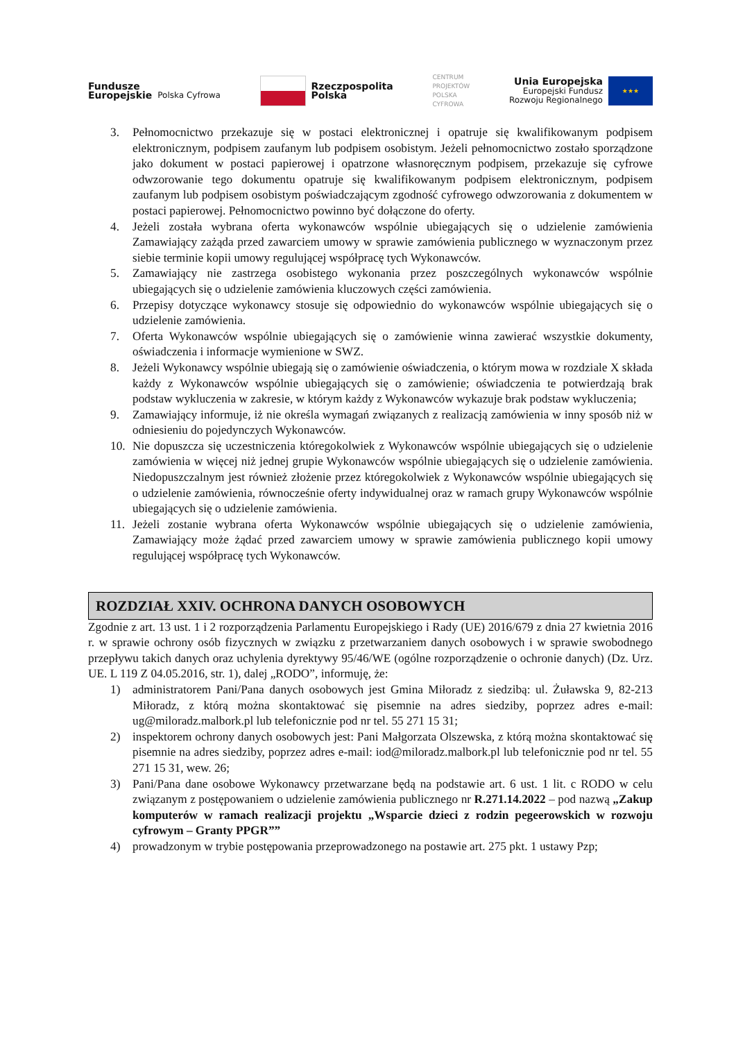Fundusze
Europejskie
Polska Cyfrowa
Rzeczpospolita
Polska
CENTRUM
PROJEKTÓW
POLSKA
CYFROWA
Unia Europejska
Europejski Fundusz
Rozwoju Regionalnego
★★★
3. Pełnomocnictwo przekazuje się w postaci elektronicznej i opatruje się kwalifikowanym podpisem elektronicznym, podpisem zaufanym lub podpisem osobistym. Jeżeli pełnomocnictwo zostało sporządzone jako dokument w postaci papierowej i opatrzone własnoręcznym podpisem, przekazuje się cyfrowe odwzorowanie tego dokumentu opatruje się kwalifikowanym podpisem elektronicznym, podpisem zaufanym lub podpisem osobistym poświadczającym zgodność cyfrowego odwzorowania z dokumentem w postaci papierowej. Pełnomocnictwo powinno być dołączone do oferty.
4. Jeżeli została wybrana oferta wykonawców wspólnie ubiegających się o udzielenie zamówienia Zamawiający zażąda przed zawarciem umowy w sprawie zamówienia publicznego w wyznaczonym przez siebie terminie kopii umowy regulującej współpracę tych Wykonawców.
5. Zamawiający nie zastrzega osobistego wykonania przez poszczególnych wykonawców wspólnie ubiegających się o udzielenie zamówienia kluczowych części zamówienia.
6. Przepisy dotyczące wykonawcy stosuje się odpowiednio do wykonawców wspólnie ubiegających się o udzielenie zamówienia.
7. Oferta Wykonawców wspólnie ubiegających się o zamówienie winna zawierać wszystkie dokumenty, oświadczenia i informacje wymienione w SWZ.
8. Jeżeli Wykonawcy wspólnie ubiegają się o zamówienie oświadczenia, o którym mowa w rozdziale X składa każdy z Wykonawców wspólnie ubiegających się o zamówienie; oświadczenia te potwierdzają brak podstaw wykluczenia w zakresie, w którym każdy z Wykonawców wykazuje brak podstaw wykluczenia;
9. Zamawiający informuje, iż nie określa wymagań związanych z realizacją zamówienia w inny sposób niż w odniesieniu do pojedynczych Wykonawców.
10. Nie dopuszcza się uczestniczenia któregokolwiek z Wykonawców wspólnie ubiegających się o udzielenie zamówienia w więcej niż jednej grupie Wykonawców wspólnie ubiegających się o udzielenie zamówienia. Niedopuszczalnym jest również złożenie przez któregokolwiek z Wykonawców wspólnie ubiegających się o udzielenie zamówienia, równocześnie oferty indywidualnej oraz w ramach grupy Wykonawców wspólnie ubiegających się o udzielenie zamówienia.
11. Jeżeli zostanie wybrana oferta Wykonawców wspólnie ubiegających się o udzielenie zamówienia, Zamawiający może żądać przed zawarciem umowy w sprawie zamówienia publicznego kopii umowy regulującej współpracę tych Wykonawców.
ROZDZIAŁ XXIV. OCHRONA DANYCH OSOBOWYCH
Zgodnie z art. 13 ust. 1 i 2 rozporządzenia Parlamentu Europejskiego i Rady (UE) 2016/679 z dnia 27 kwietnia 2016 r. w sprawie ochrony osób fizycznych w związku z przetwarzaniem danych osobowych i w sprawie swobodnego przepływu takich danych oraz uchylenia dyrektywy 95/46/WE (ogólne rozporządzenie o ochronie danych) (Dz. Urz. UE. L 119 Z 04.05.2016, str. 1), dalej „RODO”, informuję, że:
1) administratorem Pani/Pana danych osobowych jest Gmina Miłoradz z siedzibą: ul. Żuławska 9, 82-213 Miłoradz, z którą można skontaktować się pisemnie na adres siedziby, poprzez adres e-mail: ug@miloradz.malbork.pl lub telefonicznie pod nr tel. 55 271 15 31;
2) inspektorem ochrony danych osobowych jest: Pani Małgorzata Olszewska, z którą można skontaktować się pisemnie na adres siedziby, poprzez adres e-mail: iod@miloradz.malbork.pl lub telefonicznie pod nr tel. 55 271 15 31, wew. 26;
3) Pani/Pana dane osobowe Wykonawcy przetwarzane będą na podstawie art. 6 ust. 1 lit. c RODO w celu związanym z postępowaniem o udzielenie zamówienia publicznego nr R.271.14.2022 – pod nazwą „Zakup komputerów w ramach realizacji projektu „Wsparcie dzieci z rodzin pegeerowskich w rozwoju cyfrowym – Granty PPGR””
4) prowadzonym w trybie postępowania przeprowadzonego na postawie art. 275 pkt. 1 ustawy Pzp;